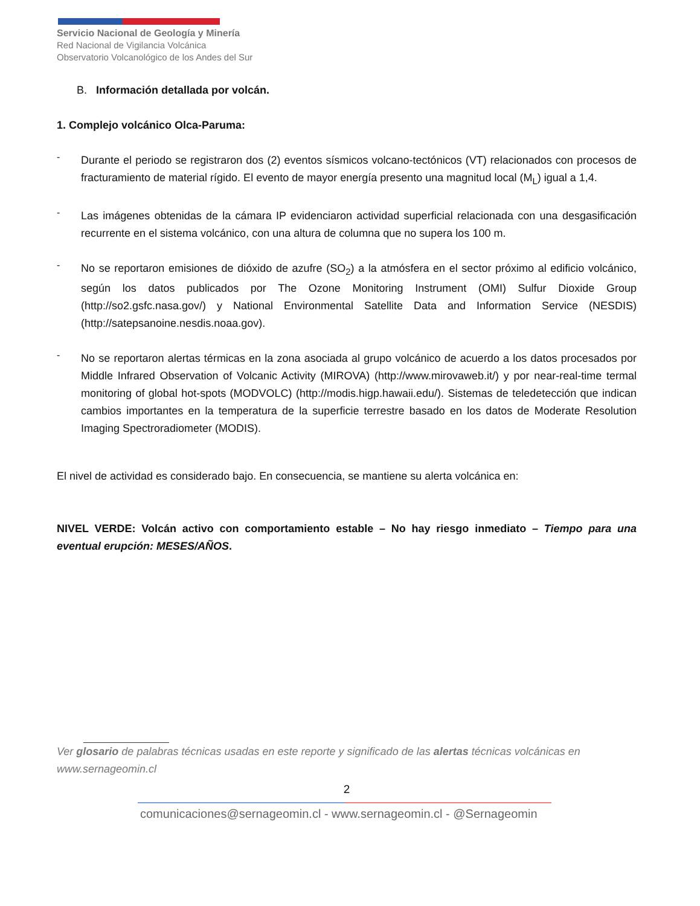Servicio Nacional de Geología y Minería
Red Nacional de Vigilancia Volcánica
Observatorio Volcanológico de los Andes del Sur
B. Información detallada por volcán.
1. Complejo volcánico Olca-Paruma:
-
Durante el periodo se registraron dos (2) eventos sísmicos volcano-tectónicos (VT) relacionados con procesos de fracturamiento de material rígido. El evento de mayor energía presento una magnitud local (M<sub>L</sub>) igual a 1,4.
-
Las imágenes obtenidas de la cámara IP evidenciaron actividad superficial relacionada con una desgasificación recurrente en el sistema volcánico, con una altura de columna que no supera los 100 m.
-
No se reportaron emisiones de dióxido de azufre (SO<sub>2</sub>) a la atmósfera en el sector próximo al edificio volcánico, según los datos publicados por The Ozone Monitoring Instrument (OMI) Sulfur Dioxide Group (http://so2.gsfc.nasa.gov/) y National Environmental Satellite Data and Information Service (NESDIS) (http://satepsanoine.nesdis.noaa.gov).
-
No se reportaron alertas térmicas en la zona asociada al grupo volcánico de acuerdo a los datos procesados por Middle Infrared Observation of Volcanic Activity (MIROVA) (http://www.mirovaweb.it/) y por near-real-time termal monitoring of global hot-spots (MODVOLC) (http://modis.higp.hawaii.edu/). Sistemas de teledetección que indican cambios importantes en la temperatura de la superficie terrestre basado en los datos de Moderate Resolution Imaging Spectroradiometer (MODIS).
El nivel de actividad es considerado bajo. En consecuencia, se mantiene su alerta volcánica en:
NIVEL VERDE: Volcán activo con comportamiento estable – No hay riesgo inmediato – Tiempo para una eventual erupción: MESES/AÑOS.
Ver glosario de palabras técnicas usadas en este reporte y significado de las alertas técnicas volcánicas en www.sernageomin.cl
2
comunicaciones@sernageomin.cl - www.sernageomin.cl - @Sernageomin